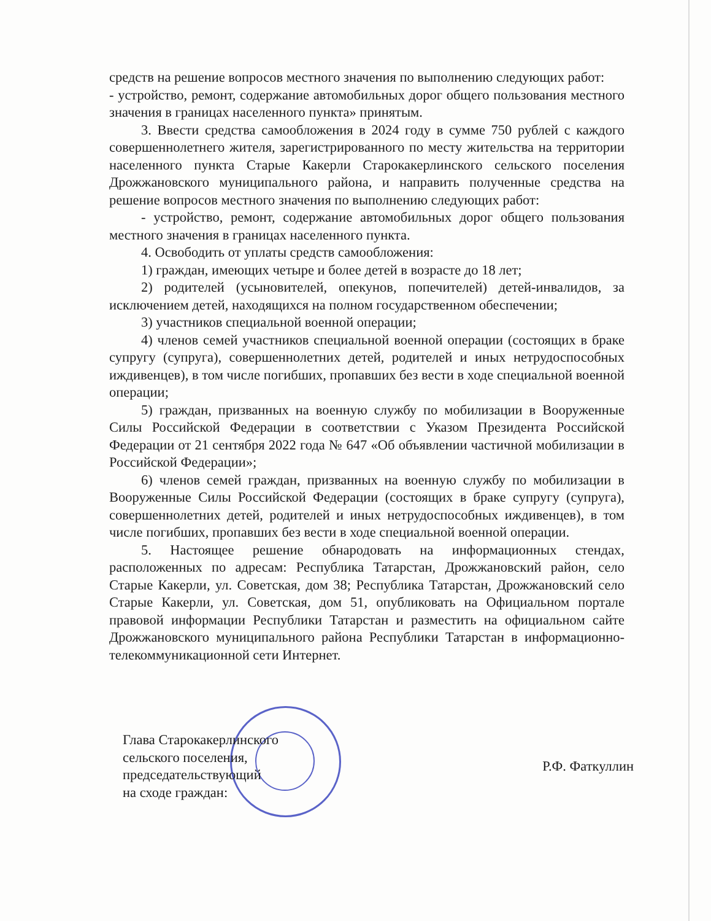средств на решение вопросов местного значения по выполнению следующих работ:
- устройство, ремонт, содержание автомобильных дорог общего пользования местного значения в границах населенного пункта» принятым.
3. Ввести средства самообложения в 2024 году в сумме 750 рублей с каждого совершеннолетнего жителя, зарегистрированного по месту жительства на территории населенного пункта Старые Какерли Старокакерлинского сельского поселения Дрожжановского муниципального района, и направить полученные средства на решение вопросов местного значения по выполнению следующих работ:
- устройство, ремонт, содержание автомобильных дорог общего пользования местного значения в границах населенного пункта.
4. Освободить от уплаты средств самообложения:
1) граждан, имеющих четыре и более детей в возрасте до 18 лет;
2) родителей (усыновителей, опекунов, попечителей) детей-инвалидов, за исключением детей, находящихся на полном государственном обеспечении;
3) участников специальной военной операции;
4) членов семей участников специальной военной операции (состоящих в браке супругу (супруга), совершеннолетних детей, родителей и иных нетрудоспособных иждивенцев), в том числе погибших, пропавших без вести в ходе специальной военной операции;
5) граждан, призванных на военную службу по мобилизации в Вооруженные Силы Российской Федерации в соответствии с Указом Президента Российской Федерации от 21 сентября 2022 года № 647 «Об объявлении частичной мобилизации в Российской Федерации»;
6) членов семей граждан, призванных на военную службу по мобилизации в Вооруженные Силы Российской Федерации (состоящих в браке супругу (супруга), совершеннолетних детей, родителей и иных нетрудоспособных иждивенцев), в том числе погибших, пропавших без вести в ходе специальной военной операции.
5. Настоящее решение обнародовать на информационных стендах, расположенных по адресам: Республика Татарстан, Дрожжановский район, село Старые Какерли, ул. Советская, дом 38; Республика Татарстан, Дрожжановский село Старые Какерли, ул. Советская, дом 51, опубликовать на Официальном портале правовой информации Республики Татарстан и разместить на официальном сайте Дрожжановского муниципального района Республики Татарстан в информационно-телекоммуникационной сети Интернет.
Глава Старокакерлинского
сельского поселения,
председательствующий
на сходе граждан:
Р.Ф. Фаткуллин